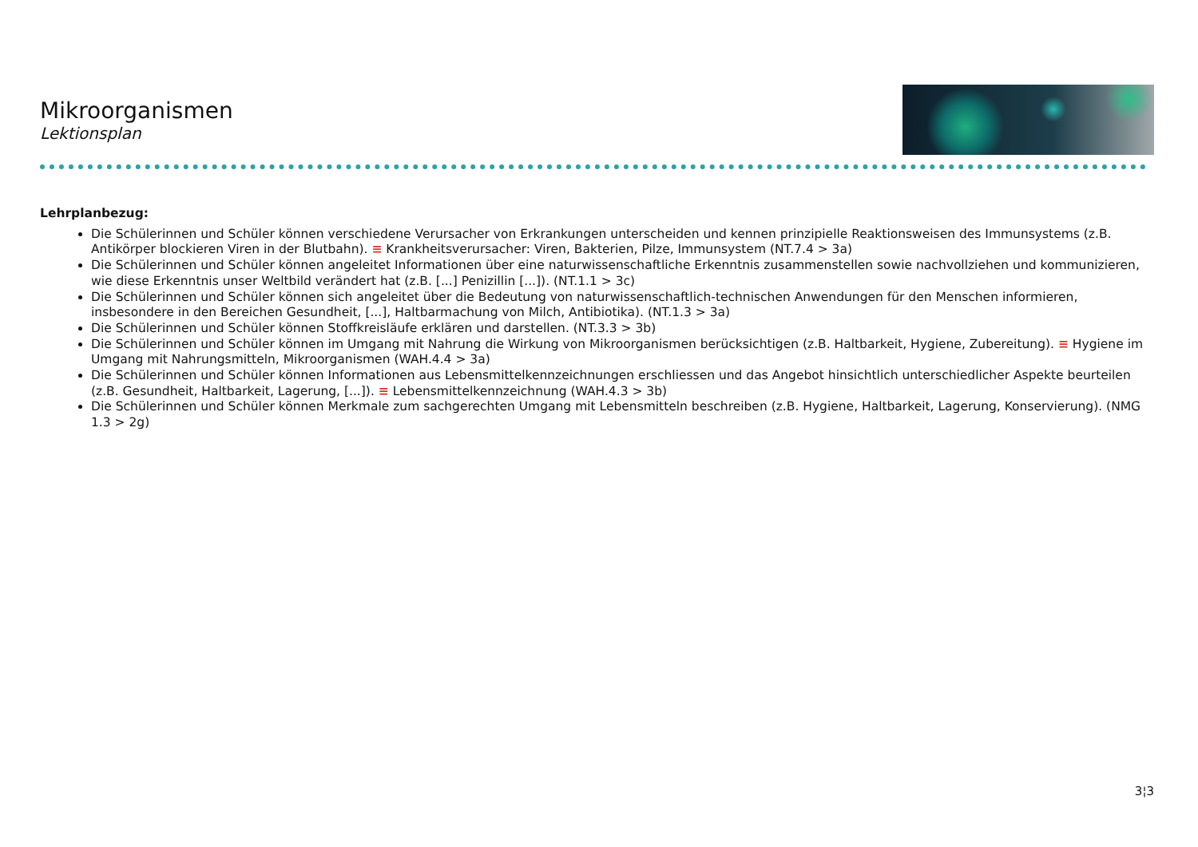Mikroorganismen
Lektionsplan
Lehrplanbezug:
Die Schülerinnen und Schüler können verschiedene Verursacher von Erkrankungen unterscheiden und kennen prinzipielle Reaktionsweisen des Immunsystems (z.B. Antikörper blockieren Viren in der Blutbahn). ≡ Krankheitsverursacher: Viren, Bakterien, Pilze, Immunsystem (NT.7.4 > 3a)
Die Schülerinnen und Schüler können angeleitet Informationen über eine naturwissenschaftliche Erkenntnis zusammenstellen sowie nachvollziehen und kommunizieren, wie diese Erkenntnis unser Weltbild verändert hat (z.B. [...] Penizillin [...]). (NT.1.1 > 3c)
Die Schülerinnen und Schüler können sich angeleitet über die Bedeutung von naturwissenschaftlich-technischen Anwendungen für den Menschen informieren, insbesondere in den Bereichen Gesundheit, [...], Haltbarmachung von Milch, Antibiotika). (NT.1.3 > 3a)
Die Schülerinnen und Schüler können Stoffkreisläufe erklären und darstellen. (NT.3.3 > 3b)
Die Schülerinnen und Schüler können im Umgang mit Nahrung die Wirkung von Mikroorganismen berücksichtigen (z.B. Haltbarkeit, Hygiene, Zubereitung). ≡ Hygiene im Umgang mit Nahrungsmitteln, Mikroorganismen (WAH.4.4 > 3a)
Die Schülerinnen und Schüler können Informationen aus Lebensmittelkennzeichnungen erschliessen und das Angebot hinsichtlich unterschiedlicher Aspekte beurteilen (z.B. Gesundheit, Haltbarkeit, Lagerung, [...]). ≡ Lebensmittelkennzeichnung (WAH.4.3 > 3b)
Die Schülerinnen und Schüler können Merkmale zum sachgerechten Umgang mit Lebensmitteln beschreiben (z.B. Hygiene, Haltbarkeit, Lagerung, Konservierung). (NMG 1.3 > 2g)
3¦3